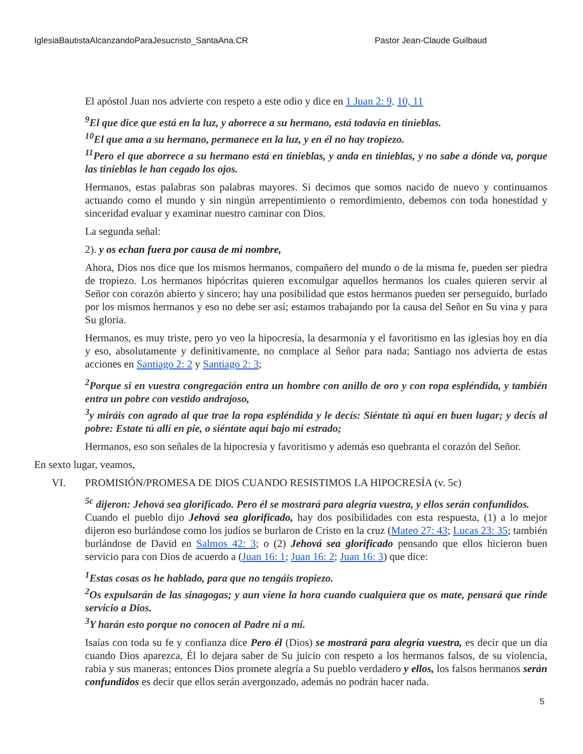IglesiaBautistaAlcanzandoParaJesucristo_SantaAna.CR Pastor Jean-Claude Guilbaud
El apóstol Juan nos advierte con respeto a este odio y dice en 1 Juan 2: 9, 10, 11
<sup>9</sup> El que dice que está en la luz, y aborrece a su hermano, está todavía en tinieblas.
<sup>10</sup> El que ama a su hermano, permanece en la luz, y en él no hay tropiezo.
<sup>11</sup> Pero el que aborrece a su hermano está en tinieblas, y anda en tinieblas, y no sabe a dónde va, porque las tinieblas le han cegado los ojos.
Hermanos, estas palabras son palabras mayores. Si decimos que somos nacido de nuevo y continuamos actuando como el mundo y sin ningún arrepentimiento o remordimiento, debemos con toda honestidad y sinceridad evaluar y examinar nuestro caminar con Dios.
La segunda señal:
2). y os echan fuera por causa de mi nombre,
Ahora, Dios nos dice que los mismos hermanos, compañero del mundo o de la misma fe, pueden ser piedra de tropiezo. Los hermanos hipócritas quieren excomulgar aquellos hermanos los cuales quieren servir al Señor con corazón abierto y sincero; hay una posibilidad que estos hermanos pueden ser perseguido, burlado por los mismos hermanos y eso no debe ser así; estamos trabajando por la causa del Señor en Su vina y para Su gloria.
Hermanos, es muy triste, pero yo veo la hipocresía, la desarmonía y el favoritismo en las iglesias hoy en día y eso, absolutamente y definitivamente, no complace al Señor para nada; Santiago nos advierta de estas acciones en Santiago 2: 2 y Santiago 2: 3;
<sup>2</sup> Porque si en vuestra congregación entra un hombre con anillo de oro y con ropa espléndida, y también entra un pobre con vestido andrajoso,
<sup>3</sup> y miráis con agrado al que trae la ropa espléndida y le decís: Siéntate tú aquí en buen lugar; y decís al pobre: Estate tú allí en pie, o siéntate aquí bajo mi estrado;
Hermanos, eso son señales de la hipocresía y favoritismo y además eso quebranta el corazón del Señor.
En sexto lugar, veamos,
VI. PROMISIÓN/PROMESA DE DIOS CUANDO RESISTIMOS LA HIPOCRESÍA (v. 5c)
<sup>5c</sup> dijeron: Jehová sea glorificado. Pero él se mostrará para alegría vuestra, y ellos serán confundidos.
Cuando el pueblo dijo Jehová sea glorificado, hay dos posibilidades con esta respuesta, (1) a lo mejor dijeron eso burlándose como los judíos se burlaron de Cristo en la cruz (Mateo 27: 43; Lucas 23: 35; también burlándose de David en Salmos 42: 3; o (2) Jehová sea glorificado pensando que ellos hicieron buen servicio para con Dios de acuerdo a (Juan 16: 1; Juan 16: 2; Juan 16: 3) que dice:
<sup>1</sup> Estas cosas os he hablado, para que no tengáis tropiezo.
<sup>2</sup> Os expulsarán de las sinagogas; y aun viene la hora cuando cualquiera que os mate, pensará que rinde servicio a Dios.
<sup>3</sup> Y harán esto porque no conocen al Padre ni a mí.
Isaías con toda su fe y confianza dice Pero él (Dios) se mostrará para alegría vuestra, es decir que un día cuando Dios aparezca, Él lo dejara saber de Su juicio con respeto a los hermanos falsos, de su violencia, rabia y sus maneras; entonces Dios promete alegría a Su pueblo verdadero y ellos, los falsos hermanos serán confundidos es decir que ellos serán avergonzado, además no podrán hacer nada.
5